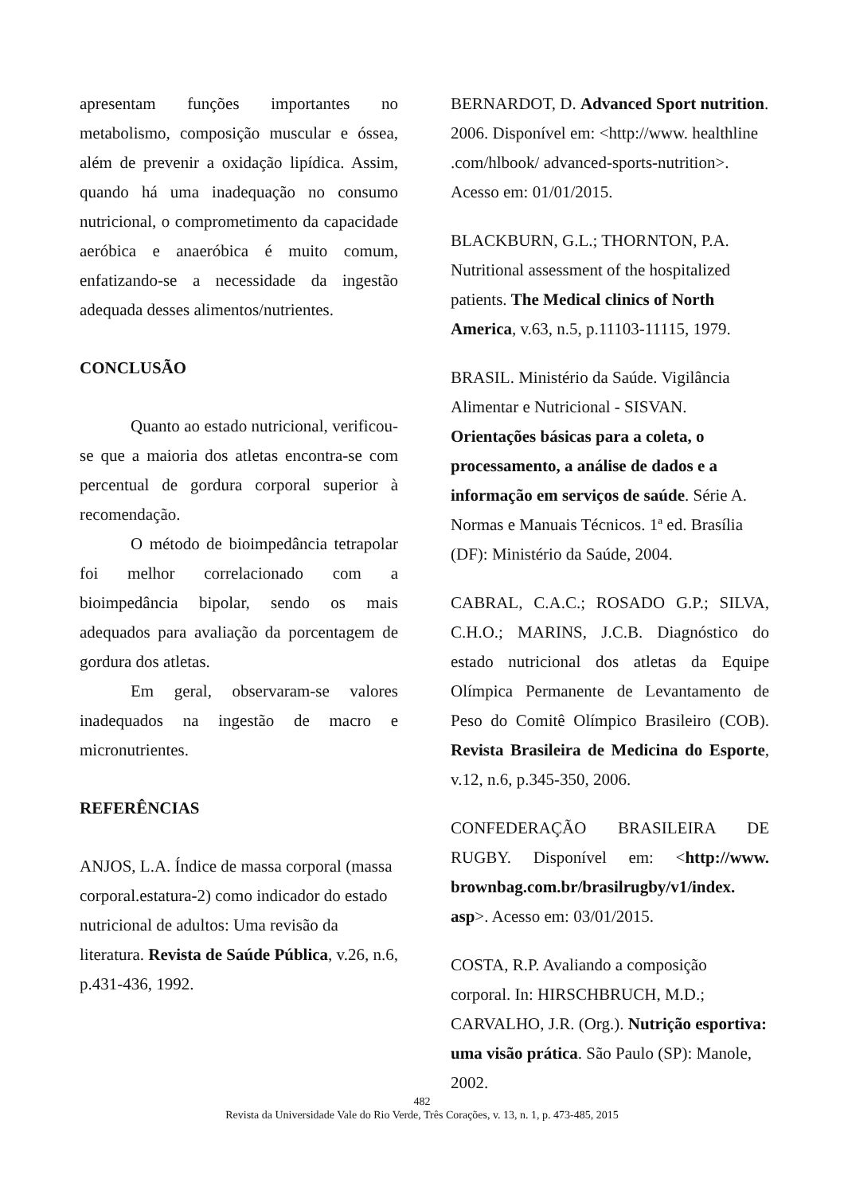apresentam funções importantes no metabolismo, composição muscular e óssea, além de prevenir a oxidação lipídica. Assim, quando há uma inadequação no consumo nutricional, o comprometimento da capacidade aeróbica e anaeróbica é muito comum, enfatizando-se a necessidade da ingestão adequada desses alimentos/nutrientes.
CONCLUSÃO
Quanto ao estado nutricional, verificou-se que a maioria dos atletas encontra-se com percentual de gordura corporal superior à recomendação.
O método de bioimpedância tetrapolar foi melhor correlacionado com a bioimpedância bipolar, sendo os mais adequados para avaliação da porcentagem de gordura dos atletas.
Em geral, observaram-se valores inadequados na ingestão de macro e micronutrientes.
REFERÊNCIAS
ANJOS, L.A. Índice de massa corporal (massa corporal.estatura-2) como indicador do estado nutricional de adultos: Uma revisão da literatura. Revista de Saúde Pública, v.26, n.6, p.431-436, 1992.
BERNARDOT, D. Advanced Sport nutrition. 2006. Disponível em: <http://www. healthline .com/hlbook/ advanced-sports-nutrition>. Acesso em: 01/01/2015.
BLACKBURN, G.L.; THORNTON, P.A. Nutritional assessment of the hospitalized patients. The Medical clinics of North America, v.63, n.5, p.11103-11115, 1979.
BRASIL. Ministério da Saúde. Vigilância Alimentar e Nutricional - SISVAN. Orientações básicas para a coleta, o processamento, a análise de dados e a informação em serviços de saúde. Série A. Normas e Manuais Técnicos. 1ª ed. Brasília (DF): Ministério da Saúde, 2004.
CABRAL, C.A.C.; ROSADO G.P.; SILVA, C.H.O.; MARINS, J.C.B. Diagnóstico do estado nutricional dos atletas da Equipe Olímpica Permanente de Levantamento de Peso do Comitê Olímpico Brasileiro (COB). Revista Brasileira de Medicina do Esporte, v.12, n.6, p.345-350, 2006.
CONFEDERAÇÃO BRASILEIRA DE RUGBY. Disponível em: <http://www. brownbag.com.br/brasilrugby/v1/index. asp>. Acesso em: 03/01/2015.
COSTA, R.P. Avaliando a composição corporal. In: HIRSCHBRUCH, M.D.; CARVALHO, J.R. (Org.). Nutrição esportiva: uma visão prática. São Paulo (SP): Manole, 2002.
482
Revista da Universidade Vale do Rio Verde, Três Corações, v. 13, n. 1, p. 473-485, 2015